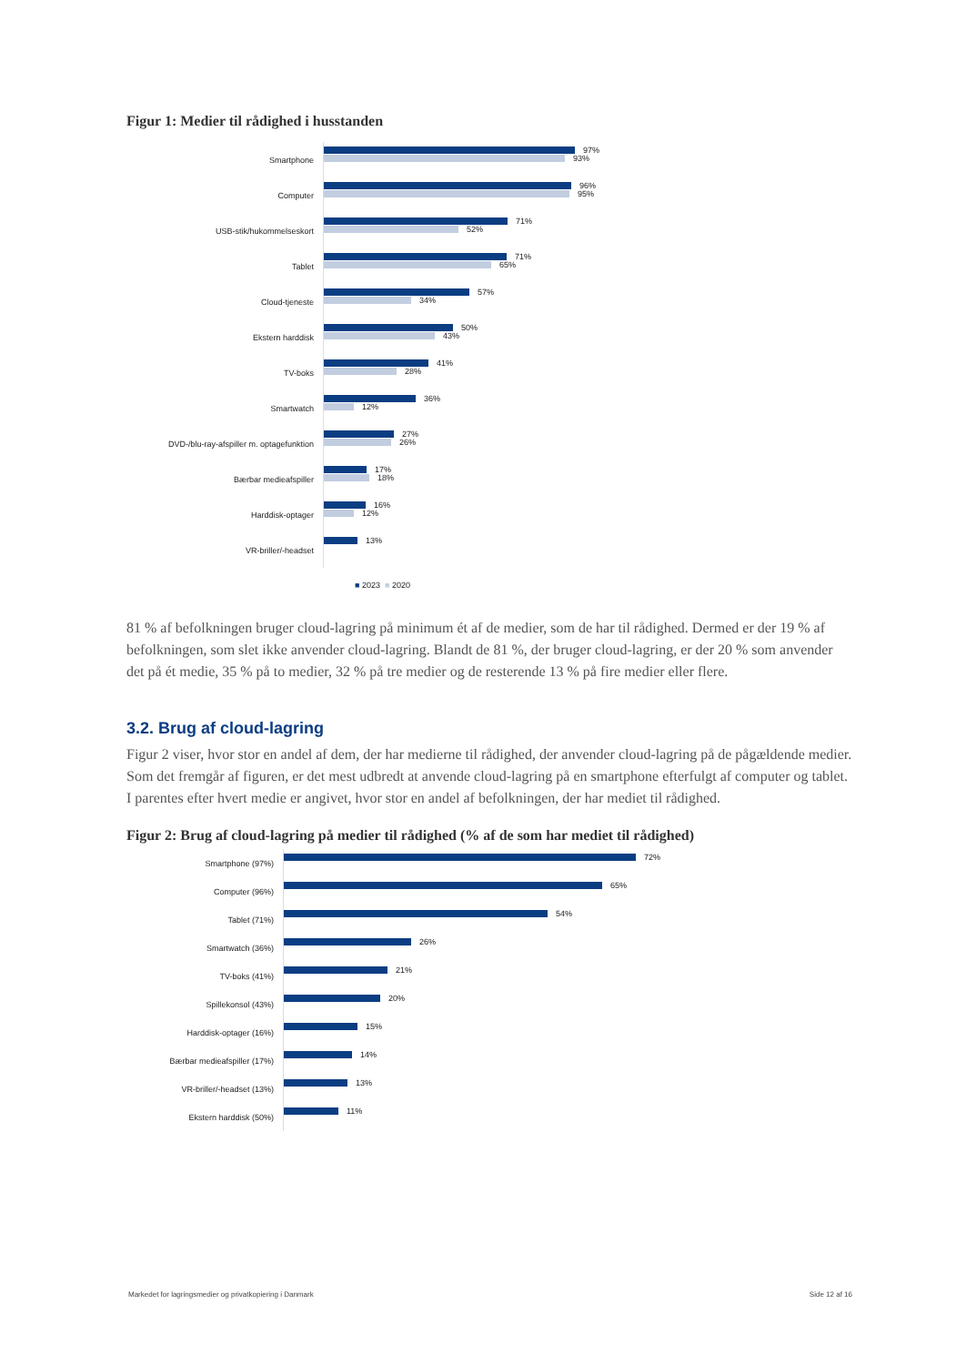Figur 1: Medier til rådighed i husstanden
Smartphone
97%
93%
Computer
96%
95%
USB-stik/hukommelseskort
71%
52%
Tablet
71%
65%
Cloud-tjeneste
57%
34%
Ekstern harddisk
50%
43%
TV-boks
41%
28%
Smartwatch
36%
12%
DVD-/blu-ray-afspiller m. optagefunktion
27%
26%
Bærbar medieafspiller
17%
18%
Harddisk-optager
16%
12%
VR-briller/-headset
13%
■ 2023 ■ 2020
81 % af befolkningen bruger cloud-lagring på minimum ét af de medier, som de har til rådighed. Dermed er der 19 % af befolkningen, som slet ikke anvender cloud-lagring. Blandt de 81 %, der bruger cloud-lagring, er der 20 % som anvender det på ét medie, 35 % på to medier, 32 % på tre medier og de resterende 13 % på fire medier eller flere.
3.2. Brug af cloud-lagring
Figur 2 viser, hvor stor en andel af dem, der har medierne til rådighed, der anvender cloud-lagring på de pågældende medier. Som det fremgår af figuren, er det mest udbredt at anvende cloud-lagring på en smartphone efterfulgt af computer og tablet. I parentes efter hvert medie er angivet, hvor stor en andel af befolkningen, der har mediet til rådighed.
Figur 2: Brug af cloud-lagring på medier til rådighed (% af de som har mediet til rådighed)
Smartphone (97%)
72%
Computer (96%)
65%
Tablet (71%)
54%
Smartwatch (36%)
26%
TV-boks (41%)
21%
Spillekonsol (43%)
20%
Harddisk-optager (16%)
15%
Bærbar medieafspiller (17%)
14%
VR-briller/-headset (13%)
13%
Ekstern harddisk (50%)
11%
Markedet for lagringsmedier og privatkopiering i Danmark Side 12 af 16